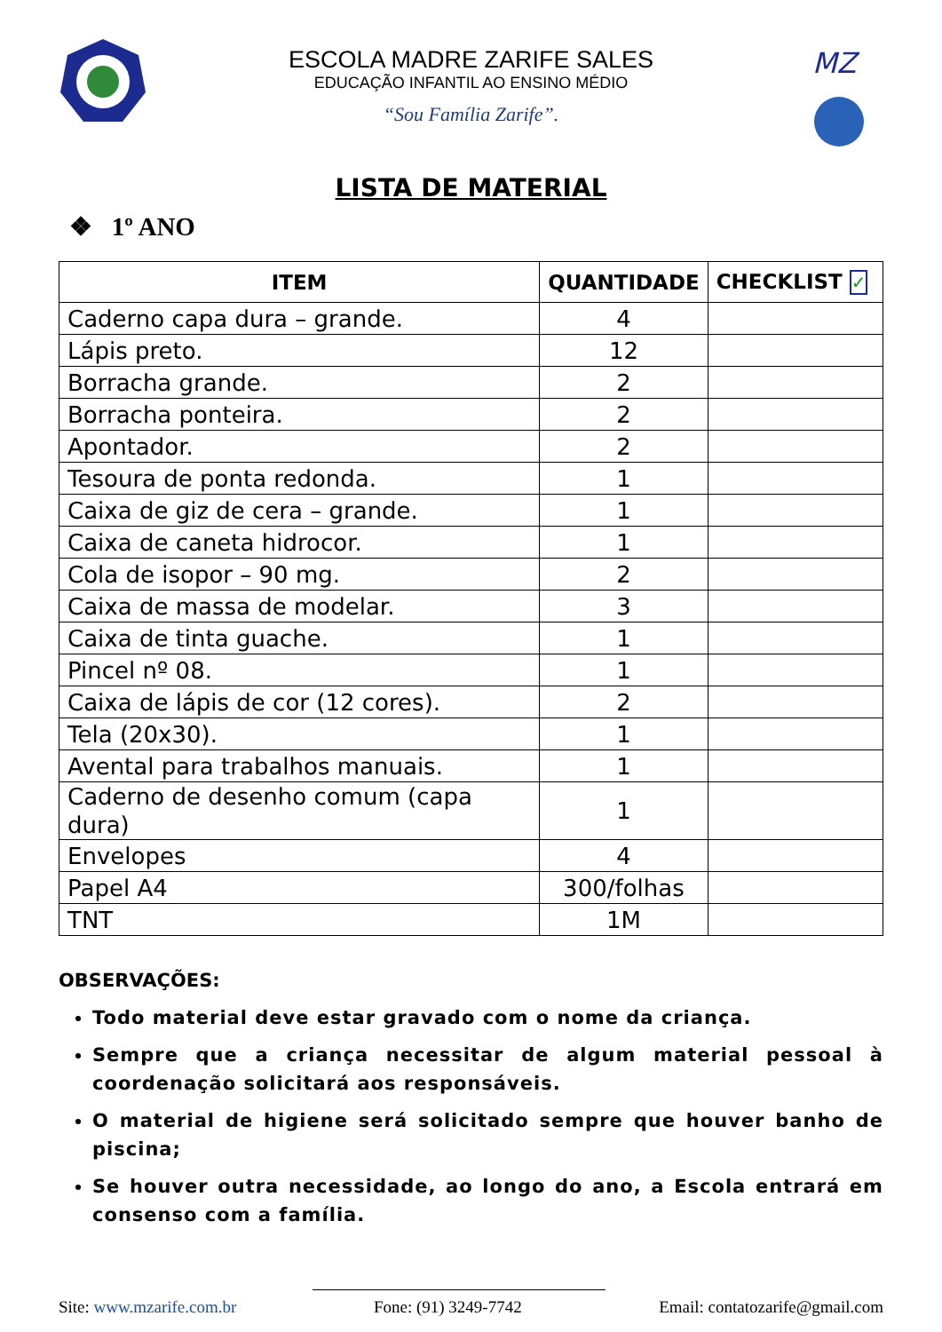ESCOLA MADRE ZARIFE SALES
EDUCAÇÃO INFANTIL AO ENSINO MÉDIO
“Sou Família Zarife”.
MZ
LISTA DE MATERIAL
❖ 1º ANO
| ITEM | QUANTIDADE | CHECKLIST ✓ |
| --- | --- | --- |
| Caderno capa dura – grande. | 4 | |
| Lápis preto. | 12 | |
| Borracha grande. | 2 | |
| Borracha ponteira. | 2 | |
| Apontador. | 2 | |
| Tesoura de ponta redonda. | 1 | |
| Caixa de giz de cera – grande. | 1 | |
| Caixa de caneta hidrocor. | 1 | |
| Cola de isopor – 90 mg. | 2 | |
| Caixa de massa de modelar. | 3 | |
| Caixa de tinta guache. | 1 | |
| Pincel nº 08. | 1 | |
| Caixa de lápis de cor (12 cores). | 2 | |
| Tela (20x30). | 1 | |
| Avental para trabalhos manuais. | 1 | |
| Caderno de desenho comum (capa dura) | 1 | |
| Envelopes | 4 | |
| Papel A4 | 300/folhas | |
| TNT | 1M | |
OBSERVAÇÕES:
Todo material deve estar gravado com o nome da criança.
Sempre que a criança necessitar de algum material pessoal à coordenação solicitará aos responsáveis.
O material de higiene será solicitado sempre que houver banho de piscina;
Se houver outra necessidade, ao longo do ano, a Escola entrará em consenso com a família.
Site: www.mzarife.com.br Fone: (91) 3249-7742 Email: contatozarife@gmail.com